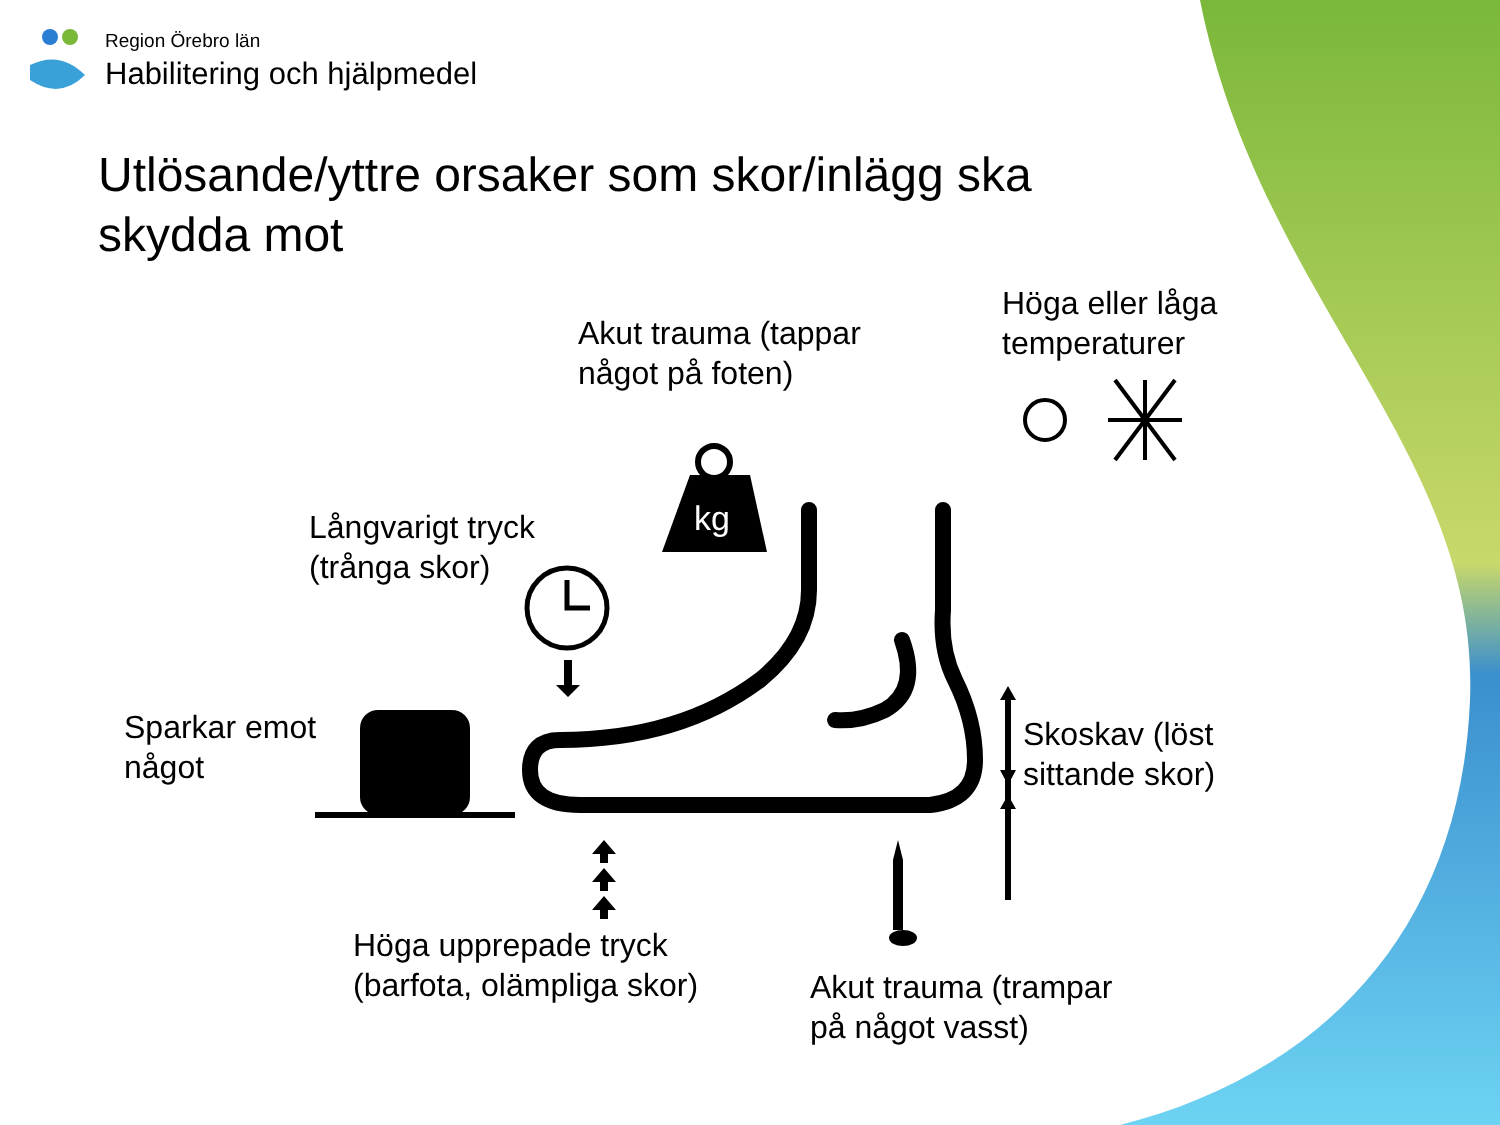kg
Region Örebro län
Habilitering och hjälpmedel
Utlösande/yttre orsaker som skor/inlägg ska
skydda mot
Akut trauma (tappar
något på foten)
Höga eller låga
temperaturer
Långvarigt tryck
(trånga skor)
Sparkar emot
något
Skoskav (löst
sittande skor)
Höga upprepade tryck
(barfota, olämpliga skor)
Akut trauma (trampar
på något vasst)